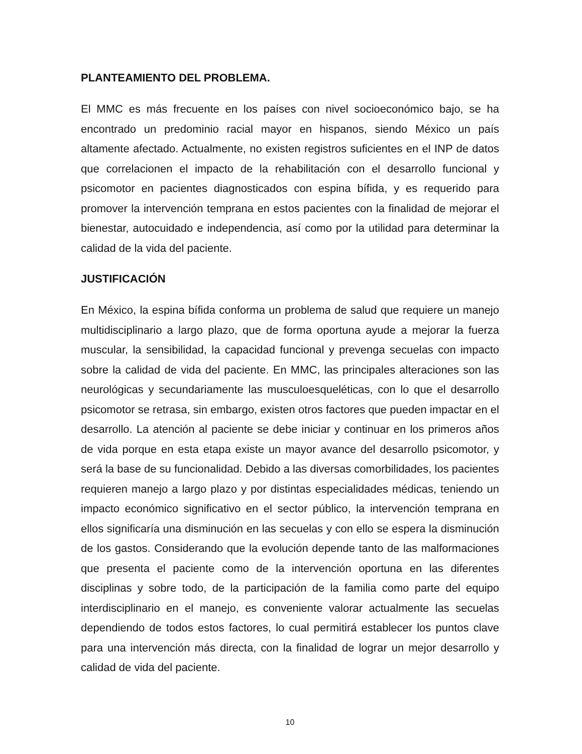PLANTEAMIENTO DEL PROBLEMA.
El MMC es más frecuente en los países con nivel socioeconómico bajo, se ha encontrado un predominio racial mayor en hispanos, siendo México un país altamente afectado. Actualmente, no existen registros suficientes en el INP de datos que correlacionen el impacto de la rehabilitación con el desarrollo funcional y psicomotor en pacientes diagnosticados con espina bífida, y es requerido para promover la intervención temprana en estos pacientes con la finalidad de mejorar el bienestar, autocuidado e independencia, así como por la utilidad para determinar la calidad de la vida del paciente.
JUSTIFICACIÓN
En México, la espina bífida conforma un problema de salud que requiere un manejo multidisciplinario a largo plazo, que de forma oportuna ayude a mejorar la fuerza muscular, la sensibilidad, la capacidad funcional y prevenga secuelas con impacto sobre la calidad de vida del paciente. En MMC, las principales alteraciones son las neurológicas y secundariamente las musculoesqueléticas, con lo que el desarrollo psicomotor se retrasa, sin embargo, existen otros factores que pueden impactar en el desarrollo. La atención al paciente se debe iniciar y continuar en los primeros años de vida porque en esta etapa existe un mayor avance del desarrollo psicomotor, y será la base de su funcionalidad. Debido a las diversas comorbilidades, los pacientes requieren manejo a largo plazo y por distintas especialidades médicas, teniendo un impacto económico significativo en el sector público, la intervención temprana en ellos significaría una disminución en las secuelas y con ello se espera la disminución de los gastos. Considerando que la evolución depende tanto de las malformaciones que presenta el paciente como de la intervención oportuna en las diferentes disciplinas y sobre todo, de la participación de la familia como parte del equipo interdisciplinario en el manejo, es conveniente valorar actualmente las secuelas dependiendo de todos estos factores, lo cual permitirá establecer los puntos clave para una intervención más directa, con la finalidad de lograr un mejor desarrollo y calidad de vida del paciente.
10